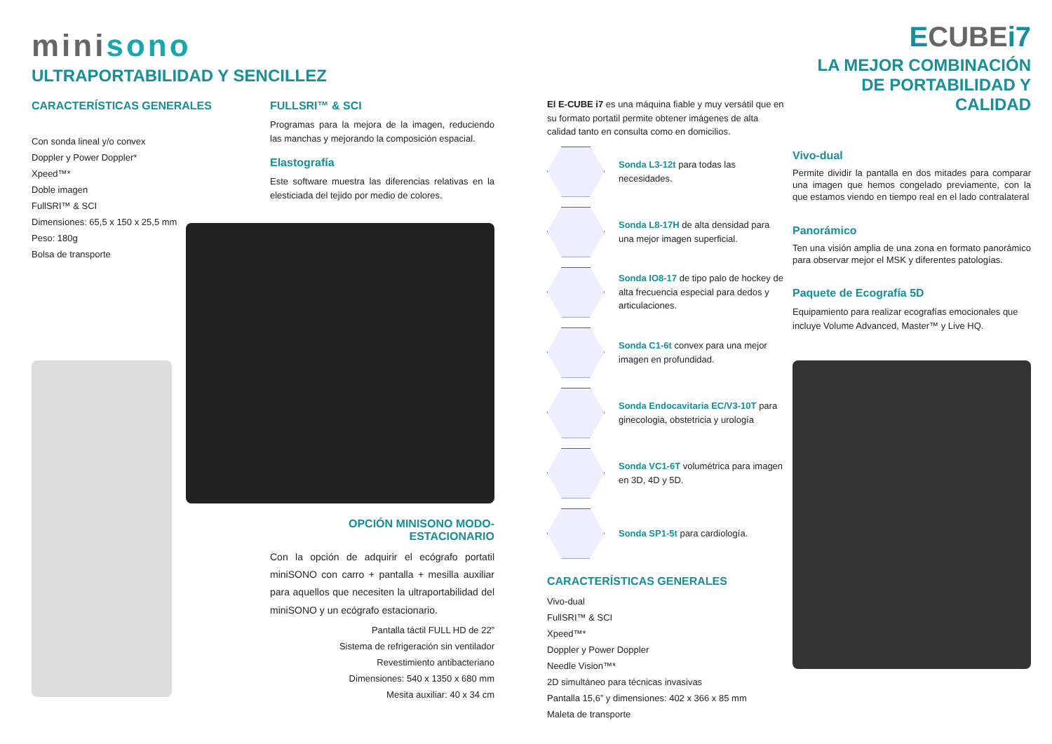minisono
ULTRAPORTABILIDAD Y SENCILLEZ
CARACTERÍSTICAS GENERALES
Con sonda lineal y/o convex
Doppler y Power Doppler*
Xpeed™*
Doble imagen
FullSRI™ & SCI
Dimensiones: 65,5 x 150 x 25,5 mm
Peso: 180g
Bolsa de transporte
FULLSRI™ & SCI
Programas para la mejora de la imagen, reduciendo las manchas y mejorando la composición espacial.
Elastografía
Este software muestra las diferencias relativas en la elesticiada del tejido por medio de colores.
OPCIÓN MINISONO MODO-ESTACIONARIO
Con la opción de adquirir el ecógrafo portatil miniSONO con carro + pantalla + mesilla auxiliar para aquellos que necesiten la ultraportabilidad del miniSONO y un ecógrafo estacionario.
Pantalla táctil FULL HD de 22”
Sistema de refrigeración sin ventilador
Revestimiento antibacteriano
Dimensiones: 540 x 1350 x 680 mm
Mesita auxiliar: 40 x 34 cm
El E-CUBE i7 es una máquina fiable y muy versátil que en su formato portatil permite obtener imágenes de alta calidad tanto en consulta como en domicilios.
Sonda L3-12t para todas las necesidades.
Sonda L8-17H de alta densidad para una mejor imagen superficial.
Sonda IO8-17 de tipo palo de hockey de alta frecuencia especial para dedos y articulaciones.
Sonda C1-6t convex para una mejor imagen en profundidad.
Sonda Endocavitaria EC/V3-10T para ginecologia, obstetricia y urología
Sonda VC1-6T volumétrica para imagen en 3D, 4D y 5D.
Sonda SP1-5t para cardiología.
CARACTERÍSTICAS GENERALES
Vivo-dual
FullSRI™ & SCI
Xpeed™*
Doppler y Power Doppler
Needle Vision™*
2D simultáneo para técnicas invasivas
Pantalla 15,6” y dimensiones: 402 x 366 x 85 mm
Maleta de transporte
ECUBEi7
LA MEJOR COMBINACIÓN DE PORTABILIDAD Y CALIDAD
Vivo-dual
Permite dividir la pantalla en dos mitades para comparar una imagen que hemos congelado previamente, con la que estamos viendo en tiempo real en el lado contralateral
Panorámico
Ten una visión amplia de una zona en formato panorámico para observar mejor el MSK y diferentes patologías.
Paquete de Ecografía 5D
Equipamiento para realizar ecografías emocionales que incluye Volume Advanced, Master™ y Live HQ.